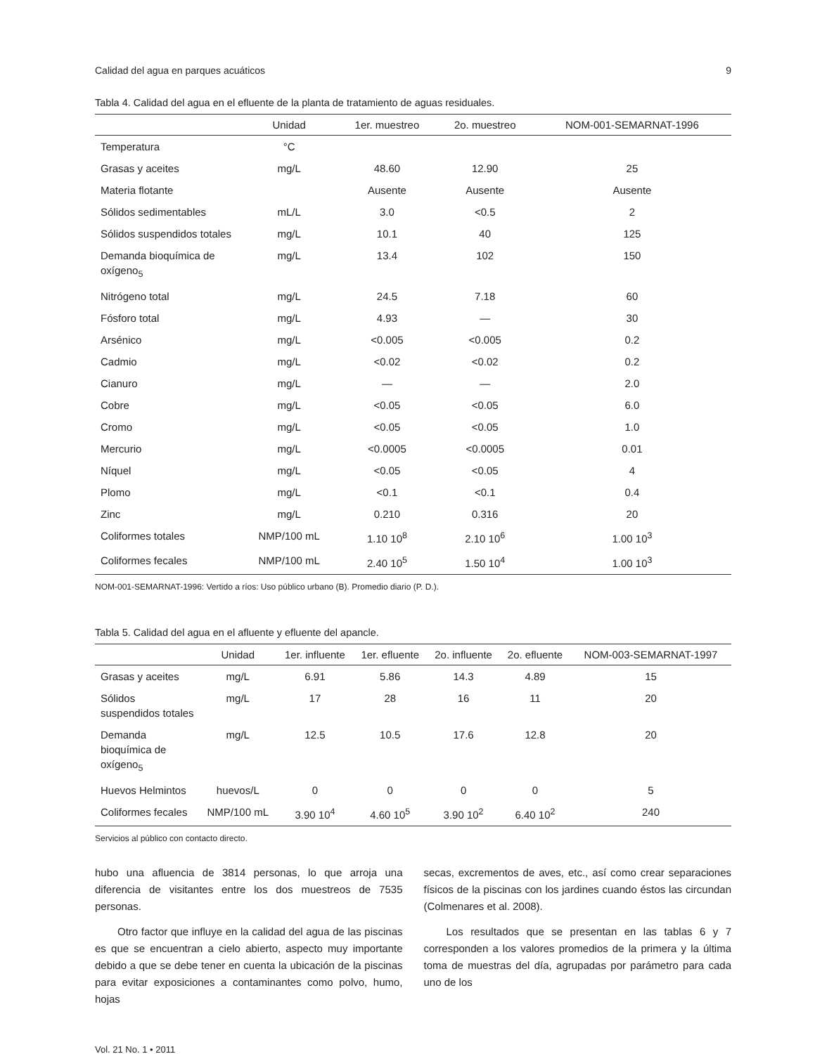Calidad del agua en parques acuáticos 9
Tabla 4. Calidad del agua en el efluente de la planta de tratamiento de aguas residuales.
| | Unidad | 1er. muestreo | 2o. muestreo | NOM-001-SEMARNAT-1996 |
| --- | --- | --- | --- | --- |
| Temperatura | °C | | | |
| Grasas y aceites | mg/L | 48.60 | 12.90 | 25 |
| Materia flotante | | Ausente | Ausente | Ausente |
| Sólidos sedimentables | mL/L | 3.0 | <0.5 | 2 |
| Sólidos suspendidos totales | mg/L | 10.1 | 40 | 125 |
| Demanda bioquímica de oxígeno<sub>5</sub> | mg/L | 13.4 | 102 | 150 |
| Nitrógeno total | mg/L | 24.5 | 7.18 | 60 |
| Fósforo total | mg/L | 4.93 | — | 30 |
| Arsénico | mg/L | <0.005 | <0.005 | 0.2 |
| Cadmio | mg/L | <0.02 | <0.02 | 0.2 |
| Cianuro | mg/L | — | — | 2.0 |
| Cobre | mg/L | <0.05 | <0.05 | 6.0 |
| Cromo | mg/L | <0.05 | <0.05 | 1.0 |
| Mercurio | mg/L | <0.0005 | <0.0005 | 0.01 |
| Níquel | mg/L | <0.05 | <0.05 | 4 |
| Plomo | mg/L | <0.1 | <0.1 | 0.4 |
| Zinc | mg/L | 0.210 | 0.316 | 20 |
| Coliformes totales | NMP/100 mL | 1.10 10<sup>8</sup> | 2.10 10<sup>6</sup> | 1.00 10<sup>3</sup> |
| Coliformes fecales | NMP/100 mL | 2.40 10<sup>5</sup> | 1.50 10<sup>4</sup> | 1.00 10<sup>3</sup> |
NOM-001-SEMARNAT-1996: Vertido a ríos: Uso público urbano (B). Promedio diario (P. D.).
Tabla 5. Calidad del agua en el afluente y efluente del apancle.
| | Unidad | 1er. influente | 1er. efluente | 2o. influente | 2o. efluente | NOM-003-SEMARNAT-1997 |
| --- | --- | --- | --- | --- | --- | --- |
| Grasas y aceites | mg/L | 6.91 | 5.86 | 14.3 | 4.89 | 15 |
| Sólidos suspendidos totales | mg/L | 17 | 28 | 16 | 11 | 20 |
| Demanda bioquímica de oxígeno<sub>5</sub> | mg/L | 12.5 | 10.5 | 17.6 | 12.8 | 20 |
| Huevos Helmintos | huevos/L | 0 | 0 | 0 | 0 | 5 |
| Coliformes fecales | NMP/100 mL | 3.90 10<sup>4</sup> | 4.60 10<sup>5</sup> | 3.90 10<sup>2</sup> | 6.40 10<sup>2</sup> | 240 |
Servicios al público con contacto directo.
hubo una afluencia de 3814 personas, lo que arroja una diferencia de visitantes entre los dos muestreos de 7535 personas.
Otro factor que influye en la calidad del agua de las piscinas es que se encuentran a cielo abierto, aspecto muy importante debido a que se debe tener en cuenta la ubicación de la piscinas para evitar exposiciones a contaminantes como polvo, humo, hojas
secas, excrementos de aves, etc., así como crear separaciones físicos de la piscinas con los jardines cuando éstos las circundan (Colmenares et al. 2008).
Los resultados que se presentan en las tablas 6 y 7 corresponden a los valores promedios de la primera y la última toma de muestras del día, agrupadas por parámetro para cada uno de los
Vol. 21 No. 1 • 2011